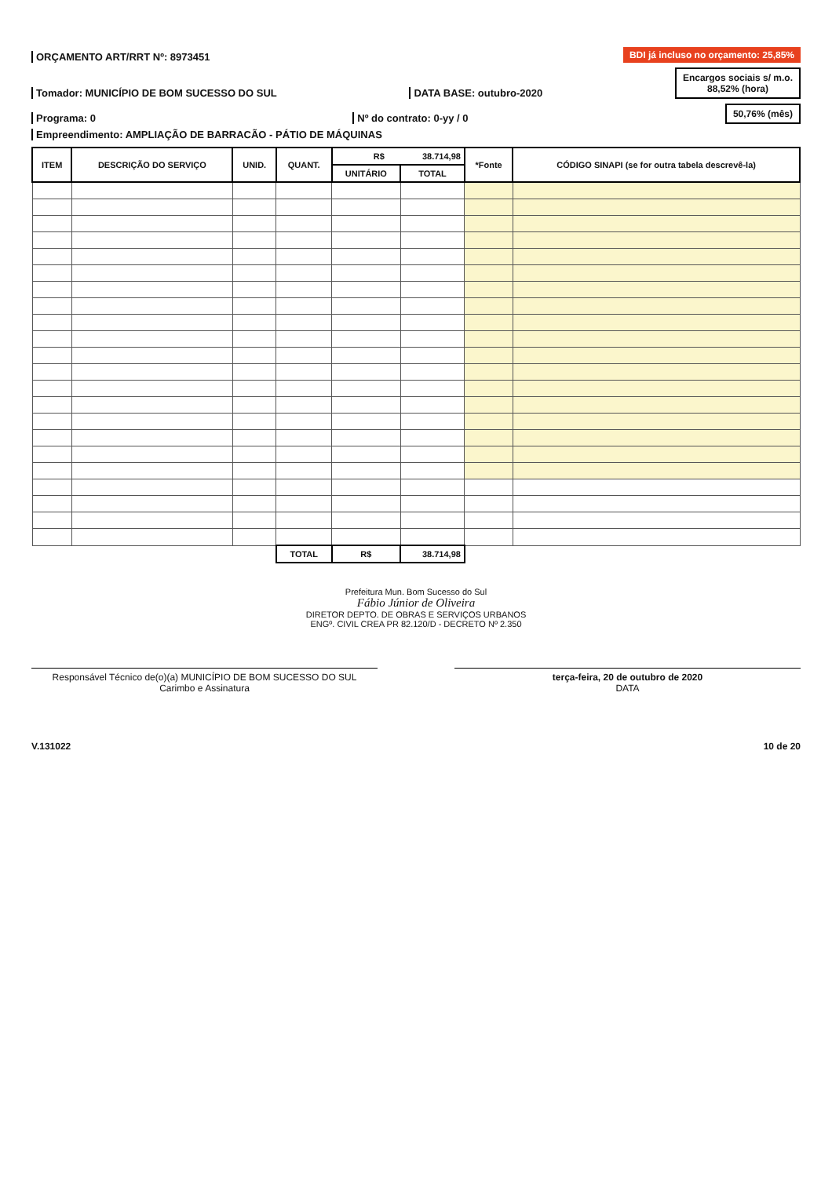ORÇAMENTO ART/RRT Nº: 8973451
BDI já incluso no orçamento: 25,85%
Tomador: MUNICÍPIO DE BOM SUCESSO DO SUL
DATA BASE: outubro-2020
Encargos sociais s/ m.o.
88,52% (hora)
Programa: 0
Nº do contrato: 0-yy / 0
50,76% (mês)
Empreendimento: AMPLIAÇÃO DE BARRACÃO - PÁTIO DE MÁQUINAS
| ITEM | DESCRIÇÃO DO SERVIÇO | UNID. | QUANT. | R$ 38.714,98 | | *Fonte | CÓDIGO SINAPI (se for outra tabela descrevê-la) |
| --- | --- | --- | --- | --- | --- | --- | --- |
| | | | | UNITÁRIO | TOTAL | | |
| | | | TOTAL | R$ | 38.714,98 | | |
Prefeitura Mun. Bom Sucesso do Sul
Fábio Júnior de Oliveira
DIRETOR DEPTO. DE OBRAS E SERVIÇOS URBANOS
ENGº. CIVIL CREA PR 82.120/D - DECRETO Nº 2.350
Responsável Técnico de(o)(a) MUNICÍPIO DE BOM SUCESSO DO SUL
Carimbo e Assinatura
terça-feira, 20 de outubro de 2020
DATA
V.131022 10 de 20